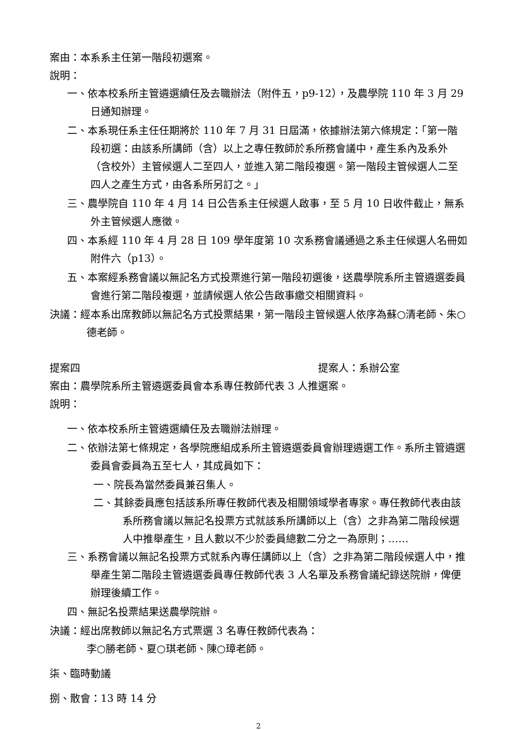案由：本系系主任第一階段初選案。
說明：
一、依本校系所主管遴選續任及去職辦法（附件五，p9-12），及農學院 110 年 3 月 29 日通知辦理。
二、本系現任系主任任期將於 110 年 7 月 31 日屆滿，依據辦法第六條規定：「第一階段初選：由該系所講師（含）以上之專任教師於系所務會議中，產生系內及系外（含校外）主管候選人二至四人，並進入第二階段複選。第一階段主管候選人二至四人之產生方式，由各系所另訂之。」
三、農學院自 110 年 4 月 14 日公告系主任候選人啟事，至 5 月 10 日收件截止，無系外主管候選人應徵。
四、本系經 110 年 4 月 28 日 109 學年度第 10 次系務會議通過之系主任候選人名冊如附件六（p13）。
五、本案經系務會議以無記名方式投票進行第一階段初選後，送農學院系所主管遴選委員會進行第二階段複選，並請候選人依公告啟事繳交相關資料。
決議：經本系出席教師以無記名方式投票結果，第一階段主管候選人依序為蘇○清老師、朱○德老師。
提案四 提案人：系辦公室
案由：農學院系所主管遴選委員會本系專任教師代表 3 人推選案。
說明：
一、依本校系所主管遴選續任及去職辦法辦理。
二、依辦法第七條規定，各學院應組成系所主管遴選委員會辦理遴選工作。系所主管遴選委員會委員為五至七人，其成員如下：
一、院長為當然委員兼召集人。
二、其餘委員應包括該系所專任教師代表及相關領域學者專家。專任教師代表由該系所務會議以無記名投票方式就該系所講師以上（含）之非為第二階段候選人中推舉產生，且人數以不少於委員總數二分之一為原則；……
三、系務會議以無記名投票方式就系內專任講師以上（含）之非為第二階段候選人中，推舉產生第二階段主管遴選委員專任教師代表 3 人名單及系務會議紀錄送院辦，俾便辦理後續工作。
四、無記名投票結果送農學院辦。
決議：經出席教師以無記名方式票選 3 名專任教師代表為：
李○勝老師、夏○琪老師、陳○璋老師。
柒、臨時動議
捌、散會：13 時 14 分
2